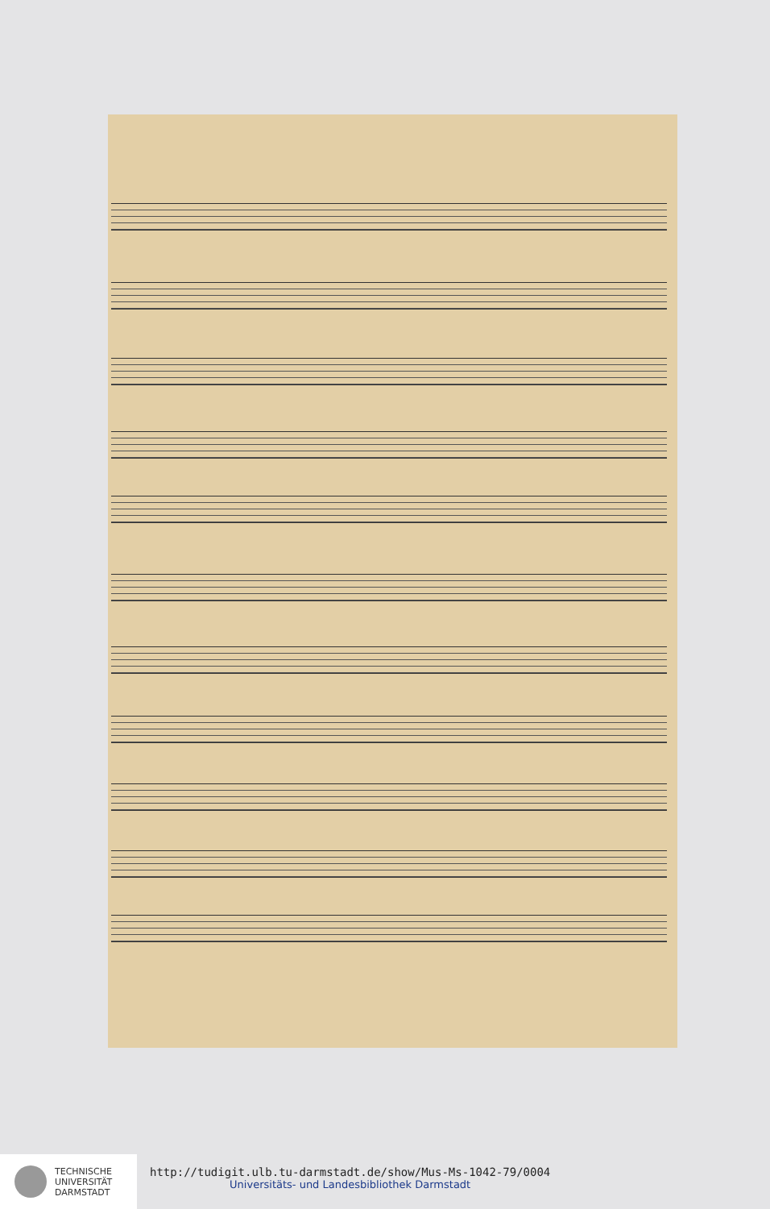TECHNISCHE
UNIVERSITÄT
DARMSTADT
http://tudigit.ulb.tu-darmstadt.de/show/Mus-Ms-1042-79/0004
Universitäts- und Landesbibliothek Darmstadt